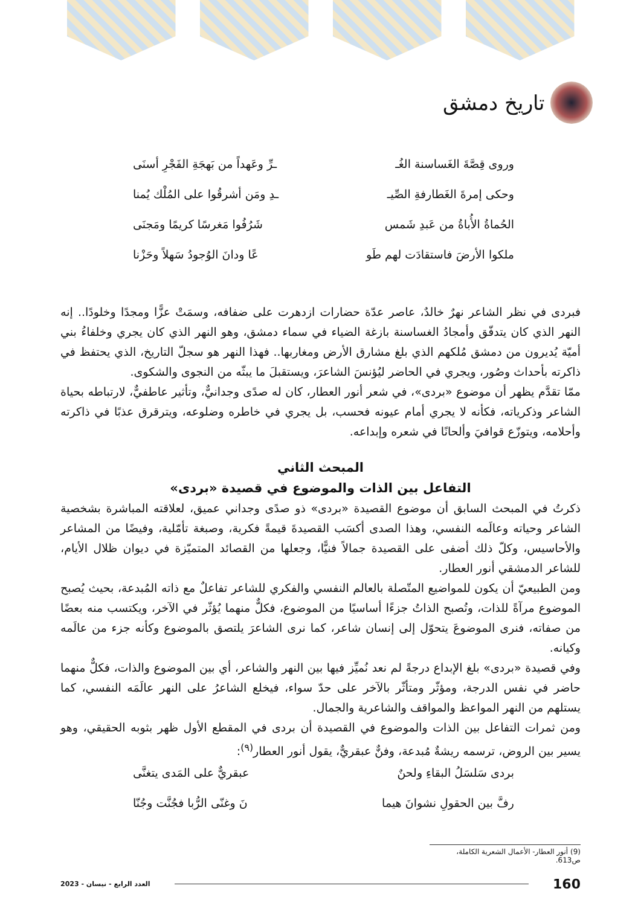تاريخ دمشق
وروى قِصَّةَ الغَساسنة الغُـ ـرِّ وعَهداً من بَهجَةِ الفَجْرِ أسنَى
وحكى إمرةَ الغَطارفةِ الصِّيـ ـدِ ومَن أشرقُوا على المُلْك يُمنا
الحُماةُ الأُباةُ من عَبدِ شَمس شَرُفُوا مَغرسًا كريمًا ومَجنَى
ملكوا الأرضَ فاستقادَت لهم طَو عًا ودانَ الوُجودُ سَهلاً وحَزْنا
فبردى في نظر الشاعر نهرٌ خالدٌ، عاصر عدّة حضارات ازدهرت على ضفافه، وسمَتْ عزًّا ومجدًا وخلودًا.. إنه النهر الذي كان يتدفّق وأمجادُ الغساسنة بازغة الضياء في سماء دمشق، وهو النهر الذي كان يجري وخلفاءُ بني أميّة يُديرون من دمشق مُلكهم الذي بلغ مشارق الأرض ومغاربها.. فهذا النهر هو سجلّ التاريخ، الذي يحتفظ في ذاكرته بأحداث وصُور، ويجري في الحاضر ليُؤنسَ الشاعرَ، ويستقبلَ ما يبثّه من النجوى والشكوى.
ممّا تقدَّم يظهر أن موضوع «بردى»، في شعر أنور العطار، كان له صدًى وجدانيٌّ، وتأثير عاطفيٌّ، لارتباطه بحياة الشاعر وذكرياته، فكأنه لا يجري أمام عيونه فحسب، بل يجري في خاطره وضلوعه، ويترقرق عذبًا في ذاكرته وأحلامه، ويتوزّع قوافيَ وألحانًا في شعره وإبداعه.
المبحث الثاني
التفاعل بين الذات والموضوع في قصيدة «بردى»
ذكرتُ في المبحث السابق أن موضوع القصيدة «بردى» ذو صدًى وجداني عميق، لعلاقته المباشرة بشخصية الشاعر وحياته وعالَمه النفسي، وهذا الصدى أكسَب القصيدةَ قيمةً فكرية، وصبغة تأمّلية، وفيضًا من المشاعر والأحاسيس، وكلّ ذلك أضفى على القصيدة جمالاً فنيًّا، وجعلها من القصائد المتميّزة في ديوان ظلال الأيام، للشاعر الدمشقي أنور العطار.
ومن الطبيعيّ أن يكون للمواضيع المتّصلة بالعالم النفسي والفكري للشاعر تفاعلٌ مع ذاته المُبدعة، بحيث يُصبح الموضوع مرآةً للذات، وتُصبح الذاتُ جزءًا أساسيًا من الموضوع، فكلٌّ منهما يُؤثّر في الآخر، ويكتسب منه بعضًا من صفاته، فنرى الموضوعَ يتحوّل إلى إنسان شاعر، كما نرى الشاعرَ يلتصق بالموضوع وكأنه جزء من عالَمه وكيانه.
وفي قصيدة «بردى» بلغ الإبداع درجةً لم نعد نُميِّز فيها بين النهر والشاعر، أي بين الموضوع والذات، فكلٌّ منهما حاضر في نفس الدرجة، ومؤثّر ومتأثّر بالآخر على حدّ سواء، فيخلع الشاعرُ على النهر عالَمَه النفسي، كما يستلهم من النهر المواعظ والمواقف والشاعرية والجمال.
ومن ثمرات التفاعل بين الذات والموضوع في القصيدة أن بردى في المقطع الأول ظهر بثوبه الحقيقي، وهو يسير بين الروض، ترسمه ريشةٌ مُبدعة، وفنٌّ عبقريٌّ، يقول أنور العطار<sup>(٩)</sup>:
بردى سَلسَلُ البقاءِ ولحنٌ عبقريٌّ على المَدى يتغنَّى
رفَّ بين الحقولِ نشوانَ هيما نَ وغنّى الرُّبا فجُنَّت وجُنّا
(9) أنور العطار- الأعمال الشعرية الكاملة، ص613.
160
العدد الرابع - نيسان - 2023